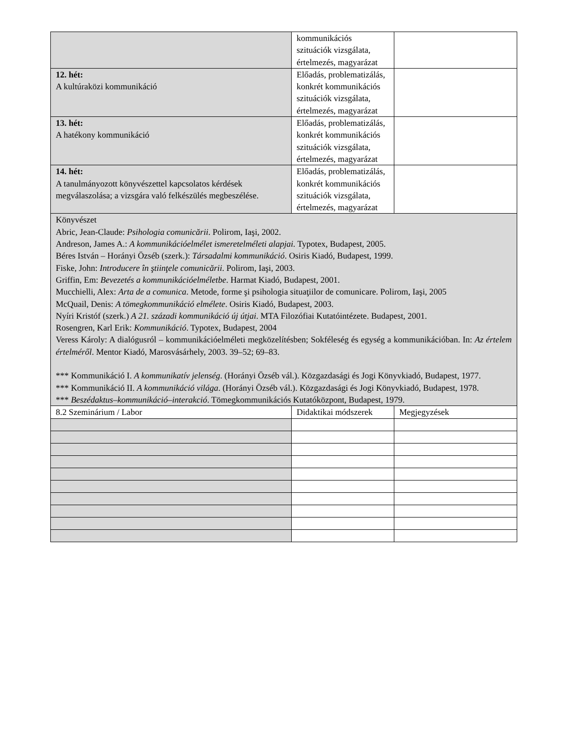| | kommunikációs szituációk vizsgálata, értelmezés, magyarázat | |
| 12. hét: A kultúraközi kommunikáció | Előadás, problematizálás, konkrét kommunikációs szituációk vizsgálata, értelmezés, magyarázat | |
| 13. hét: A hatékony kommunikáció | Előadás, problematizálás, konkrét kommunikációs szituációk vizsgálata, értelmezés, magyarázat | |
| 14. hét: A tanulmányozott könyvészettel kapcsolatos kérdések megválaszolása; a vizsgára való felkészülés megbeszélése. | Előadás, problematizálás, konkrét kommunikációs szituációk vizsgálata, értelmezés, magyarázat | |
| Könyvészet Abric, Jean-Claude: Psihologia comunicării . Polirom, Iaşi, 2002. Andreson, James A.: A kommunikációelmélet ismeretelméleti alapjai. Typotex, Budapest, 2005. Béres István – Horányi Özséb (szerk.): Társadalmi kommunikáció . Osiris Kiadó, Budapest, 1999. Fiske, John: Introducere în ştiinţele comunicării . Polirom, Iaşi, 2003. Griffin, Em: Bevezetés a kommunikációelméletbe . Harmat Kiadó, Budapest, 2001. Mucchielli, Alex: Arta de a comunica . Metode, forme şi psihologia situaţiilor de comunicare. Polirom, Iaşi, 2005 McQuail, Denis: A tömegkommunikáció elmélete . Osiris Kiadó, Budapest, 2003. Nyíri Kristóf (szerk.) A 21. századi kommunikáció új útjai . MTA Filozófiai Kutatóintézete. Budapest, 2001. Rosengren, Karl Erik: Kommunikáció . Typotex, Budapest, 2004 Veress Károly: A dialógusról – kommunikációelméleti megközelítésben; Sokféleség és egység a kommunikációban. In: Az értelem értelméről . Mentor Kiadó, Marosvásárhely, 2003. 39–52; 69–83. *** Kommunikáció I. A kommunikatív jelenség . (Horányi Özséb vál.). Közgazdasági és Jogi Könyvkiadó, Budapest, 1977. *** Kommunikáció II. A kommunikáció világa . (Horányi Özséb vál.). Közgazdasági és Jogi Könyvkiadó, Budapest, 1978. *** Beszédaktus–kommunikáció–interakció . Tömegkommunikációs Kutatóközpont, Budapest, 1979. | | |
| 8.2 Szeminárium / Labor | Didaktikai módszerek | Megjegyzések |